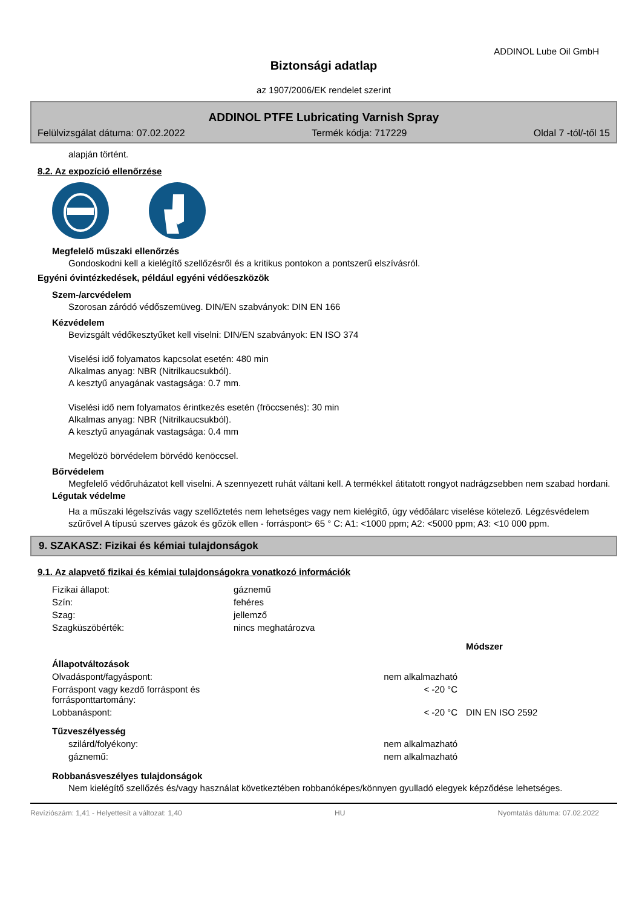ADDINOL Lube Oil GmbH
Biztonsági adatlap
az 1907/2006/EK rendelet szerint
ADDINOL PTFE Lubricating Varnish Spray
Felülvizsgálat dátuma: 07.02.2022 Termék kódja: 717229 Oldal 7 -tól/-től 15
alapján történt.
8.2. Az expozíció ellenőrzése
Megfelelő műszaki ellenőrzés
Gondoskodni kell a kielégítő szellőzésről és a kritikus pontokon a pontszerű elszívásról.
Egyéni óvintézkedések, például egyéni védőeszközök
Szem-/arcvédelem
Szorosan záródó védőszemüveg. DIN/EN szabványok: DIN EN 166
Kézvédelem
Bevizsgált védőkesztyűket kell viselni: DIN/EN szabványok: EN ISO 374
Viselési idő folyamatos kapcsolat esetén: 480 min
Alkalmas anyag: NBR (Nitrilkaucsukból).
A kesztyű anyagának vastagsága: 0.7 mm.
Viselési idő nem folyamatos érintkezés esetén (fröccsenés): 30 min
Alkalmas anyag: NBR (Nitrilkaucsukból).
A kesztyű anyagának vastagsága: 0.4 mm
Megelözö börvédelem börvédö kenöccsel.
Bőrvédelem
Megfelelő védőruházatot kell viselni. A szennyezett ruhát váltani kell. A termékkel átitatott rongyot nadrágzsebben nem szabad hordani.
Légutak védelme
Ha a műszaki légelszívás vagy szellőztetés nem lehetséges vagy nem kielégítő, úgy védőálarc viselése kötelező. Légzésvédelem szűrővel A típusú szerves gázok és gőzök ellen - forráspont> 65 ° C: A1: <1000 ppm; A2: <5000 ppm; A3: <10 000 ppm.
9. SZAKASZ: Fizikai és kémiai tulajdonságok
9.1. Az alapvető fizikai és kémiai tulajdonságokra vonatkozó információk
| Fizikai állapot: | gáznemű |
| Szín: | fehéres |
| Szag: | jellemző |
| Szagküszöbérték: | nincs meghatározva |
| | | Módszer |
| Állapotváltozások | | |
| Olvadáspont/fagyáspont: | nem alkalmazható | |
| Forráspont vagy kezdő forráspont és forrásponttartomány: | < -20 °C | |
| Lobbanáspont: | < -20 °C | DIN EN ISO 2592 |
| Tűzveszélyesség | | |
| szilárd/folyékony: | nem alkalmazható | |
| gáznemű: | nem alkalmazható | |
Robbanásveszélyes tulajdonságok
Nem kielégítő szellőzés és/vagy használat következtében robbanóképes/könnyen gyulladó elegyek képződése lehetséges.
Revíziószám: 1,41 - Helyettesít a változat: 1,40 HU Nyomtatás dátuma: 07.02.2022